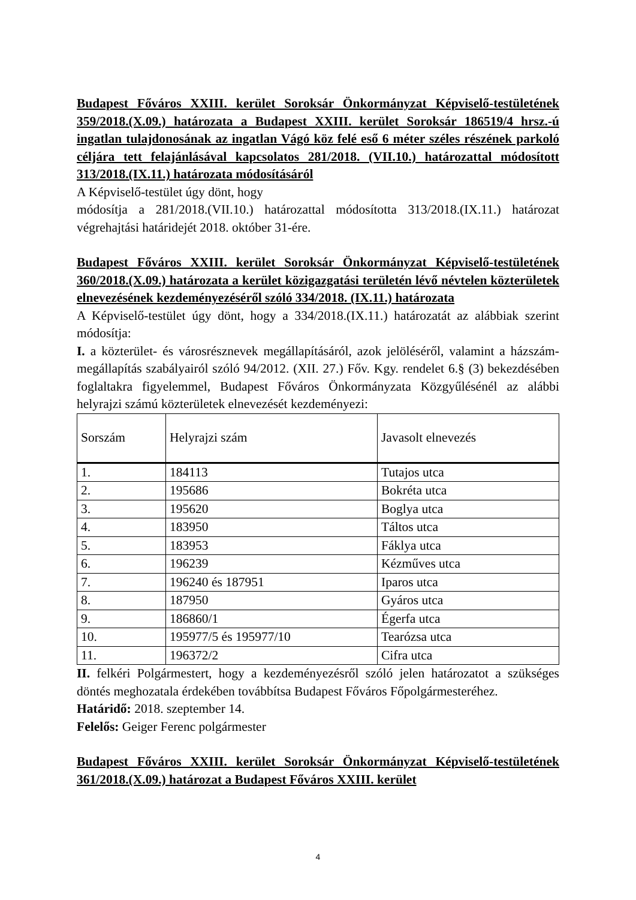Budapest Főváros XXIII. kerület Soroksár Önkormányzat Képviselő-testületének 359/2018.(X.09.) határozata a Budapest XXIII. kerület Soroksár 186519/4 hrsz.-ú ingatlan tulajdonosának az ingatlan Vágó köz felé eső 6 méter széles részének parkoló céljára tett felajánlásával kapcsolatos 281/2018. (VII.10.) határozattal módosított 313/2018.(IX.11.) határozata módosításáról
A Képviselő-testület úgy dönt, hogy
módosítja a 281/2018.(VII.10.) határozattal módosította 313/2018.(IX.11.) határozat végrehajtási határidejét 2018. október 31-ére.
Budapest Főváros XXIII. kerület Soroksár Önkormányzat Képviselő-testületének 360/2018.(X.09.) határozata a kerület közigazgatási területén lévő névtelen közterületek elnevezésének kezdeményezéséről szóló 334/2018. (IX.11.) határozata
A Képviselő-testület úgy dönt, hogy a 334/2018.(IX.11.) határozatát az alábbiak szerint módosítja:
I. a közterület- és városrésznevek megállapításáról, azok jelöléséről, valamint a házszám-megállapítás szabályairól szóló 94/2012. (XII. 27.) Főv. Kgy. rendelet 6.§ (3) bekezdésében foglaltakra figyelemmel, Budapest Főváros Önkormányzata Közgyűlésénél az alábbi helyrajzi számú közterületek elnevezését kezdeményezi:
| Sorszám | Helyrajzi szám | Javasolt elnevezés |
| 1. | 184113 | Tutajos utca |
| 2. | 195686 | Bokréta utca |
| 3. | 195620 | Boglya utca |
| 4. | 183950 | Táltos utca |
| 5. | 183953 | Fáklya utca |
| 6. | 196239 | Kézműves utca |
| 7. | 196240 és 187951 | Iparos utca |
| 8. | 187950 | Gyáros utca |
| 9. | 186860/1 | Égerfa utca |
| 10. | 195977/5 és 195977/10 | Tearózsa utca |
| 11. | 196372/2 | Cifra utca |
II. felkéri Polgármestert, hogy a kezdeményezésről szóló jelen határozatot a szükséges döntés meghozatala érdekében továbbítsa Budapest Főváros Főpolgármesteréhez.
Határidő: 2018. szeptember 14.
Felelős: Geiger Ferenc polgármester
Budapest Főváros XXIII. kerület Soroksár Önkormányzat Képviselő-testületének 361/2018.(X.09.) határozat a Budapest Főváros XXIII. kerület
4